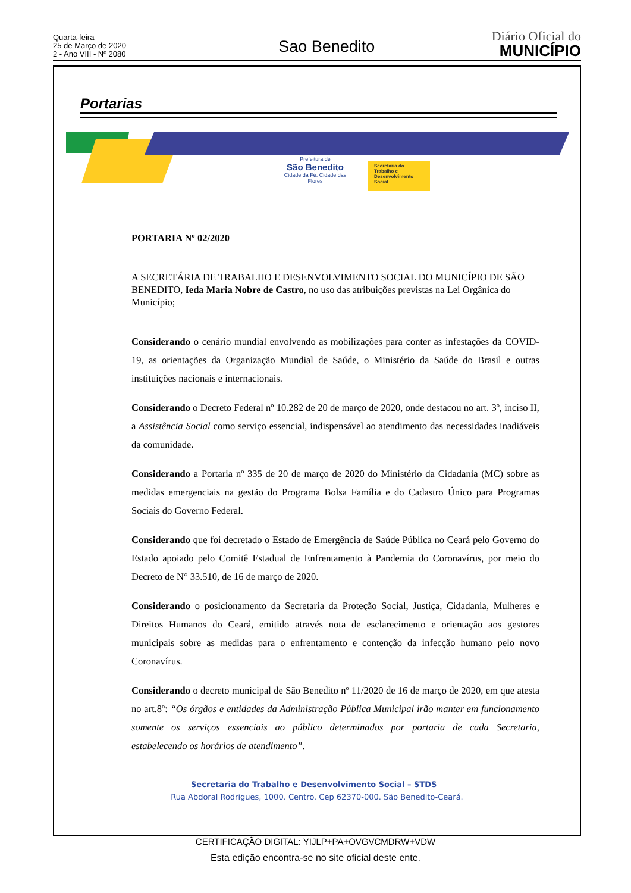Quarta-feira
25 de Março de 2020
2 - Ano VIII - Nº 2080
Sao Benedito
Diário Oficial do
MUNICÍPIO
Portarias
Prefeitura de
São Benedito
Cidade da Fé. Cidade das Flores
Secretaria do Trabalho e Desenvolvimento Social
PORTARIA Nº 02/2020
A SECRETÁRIA DE TRABALHO E DESENVOLVIMENTO SOCIAL DO MUNICÍPIO DE SÃO BENEDITO, Ieda Maria Nobre de Castro, no uso das atribuições previstas na Lei Orgânica do Município;
Considerando o cenário mundial envolvendo as mobilizações para conter as infestações da COVID-19, as orientações da Organização Mundial de Saúde, o Ministério da Saúde do Brasil e outras instituições nacionais e internacionais.
Considerando o Decreto Federal nº 10.282 de 20 de março de 2020, onde destacou no art. 3º, inciso II, a Assistência Social como serviço essencial, indispensável ao atendimento das necessidades inadiáveis da comunidade.
Considerando a Portaria nº 335 de 20 de março de 2020 do Ministério da Cidadania (MC) sobre as medidas emergenciais na gestão do Programa Bolsa Família e do Cadastro Único para Programas Sociais do Governo Federal.
Considerando que foi decretado o Estado de Emergência de Saúde Pública no Ceará pelo Governo do Estado apoiado pelo Comitê Estadual de Enfrentamento à Pandemia do Coronavírus, por meio do Decreto de N° 33.510, de 16 de março de 2020.
Considerando o posicionamento da Secretaria da Proteção Social, Justiça, Cidadania, Mulheres e Direitos Humanos do Ceará, emitido através nota de esclarecimento e orientação aos gestores municipais sobre as medidas para o enfrentamento e contenção da infecção humano pelo novo Coronavírus.
Considerando o decreto municipal de São Benedito nº 11/2020 de 16 de março de 2020, em que atesta no art.8º: “Os órgãos e entidades da Administração Pública Municipal irão manter em funcionamento somente os serviços essenciais ao público determinados por portaria de cada Secretaria, estabelecendo os horários de atendimento”.
Secretaria do Trabalho e Desenvolvimento Social – STDS –
Rua Abdoral Rodrigues, 1000. Centro. Cep 62370-000. São Benedito-Ceará.
CERTIFICAÇÃO DIGITAL: YIJLP+PA+OVGVCMDRW+VDW
Esta edição encontra-se no site oficial deste ente.